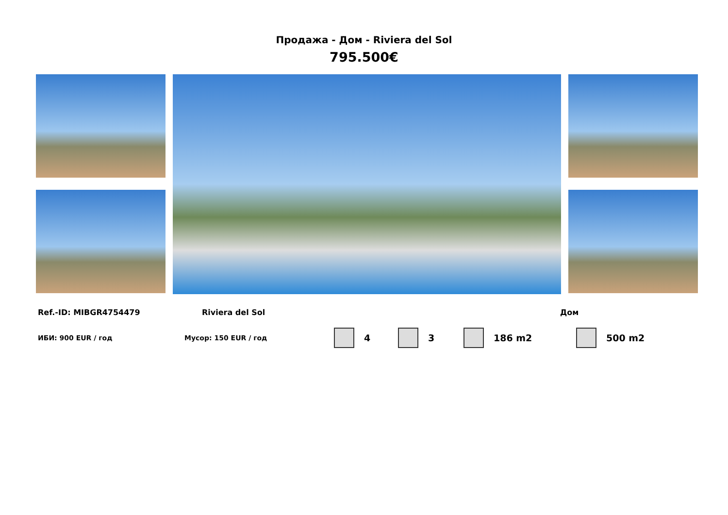Продажа - Дом - Riviera del Sol
795.500€
Ref.-ID: MIBGR4754479 Riviera del Sol Дом
ИБИ: 900 EUR / год Мусор: 150 EUR / год 4 3 186 m2 500 m2